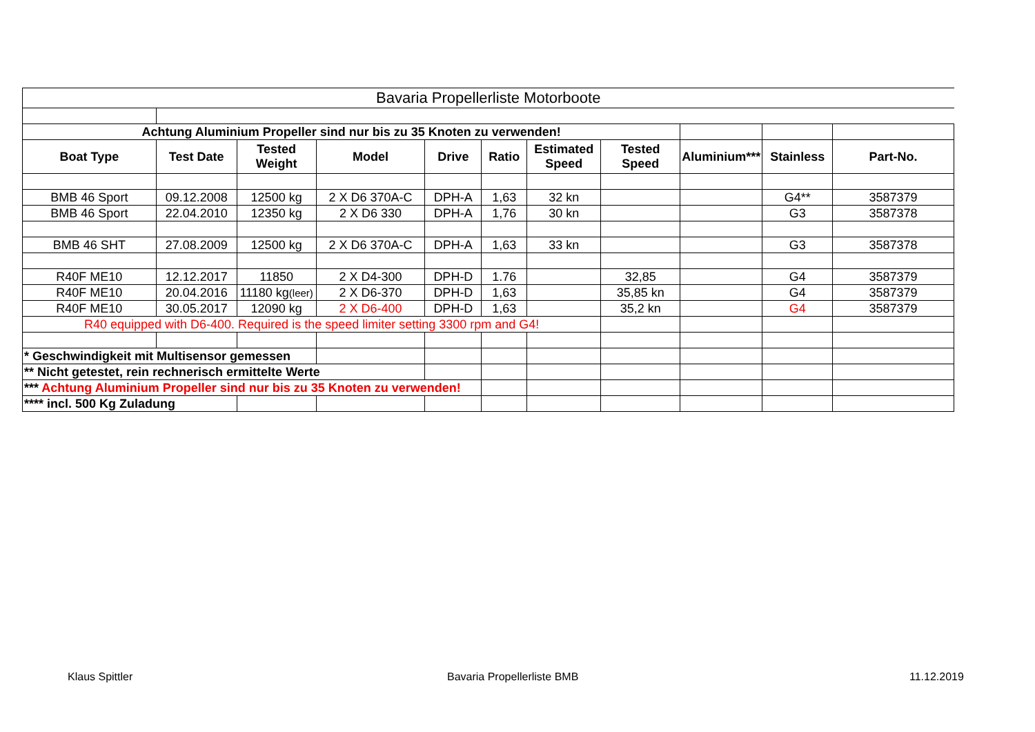| Bavaria Propellerliste Motorboote | | | | | | | | | | |
| Achtung Aluminium Propeller sind nur bis zu 35 Knoten zu verwenden! | | | | | | | | | | |
| Boat Type | Test Date | Tested Weight | Model | Drive | Ratio | Estimated Speed | Tested Speed | Aluminium*** | Stainless | Part-No. |
| BMB 46 Sport | 09.12.2008 | 12500 kg | 2 X D6 370A-C | DPH-A | 1,63 | 32 kn | | | G4** | 3587379 |
| BMB 46 Sport | 22.04.2010 | 12350 kg | 2 X D6 330 | DPH-A | 1,76 | 30 kn | | | G3 | 3587378 |
| BMB 46 SHT | 27.08.2009 | 12500 kg | 2 X D6 370A-C | DPH-A | 1,63 | 33 kn | | | G3 | 3587378 |
| R40F ME10 | 12.12.2017 | 11850 | 2 X D4-300 | DPH-D | 1.76 | | 32,85 | | G4 | 3587379 |
| R40F ME10 | 20.04.2016 | 11180 kg (leer) | 2 X D6-370 | DPH-D | 1,63 | | 35,85 kn | | G4 | 3587379 |
| R40F ME10 | 30.05.2017 | 12090 kg | 2 X D6-400 | DPH-D | 1,63 | | 35,2 kn | | G4 | 3587379 |
| R40 equipped with D6-400. Required is the speed limiter setting 3300 rpm and G4! | | | | | | | | | | |
| * Geschwindigkeit mit Multisensor gemessen | | | | | | | | | | |
| ** Nicht getestet, rein rechnerisch ermittelte Werte | | | | | | | | | | |
| *** Achtung Aluminium Propeller sind nur bis zu 35 Knoten zu verwenden! | | | | | | | | | | |
| **** incl. 500 Kg Zuladung | | | | | | | | | | |
Klaus Spittler Bavaria Propellerliste BMB 11.12.2019